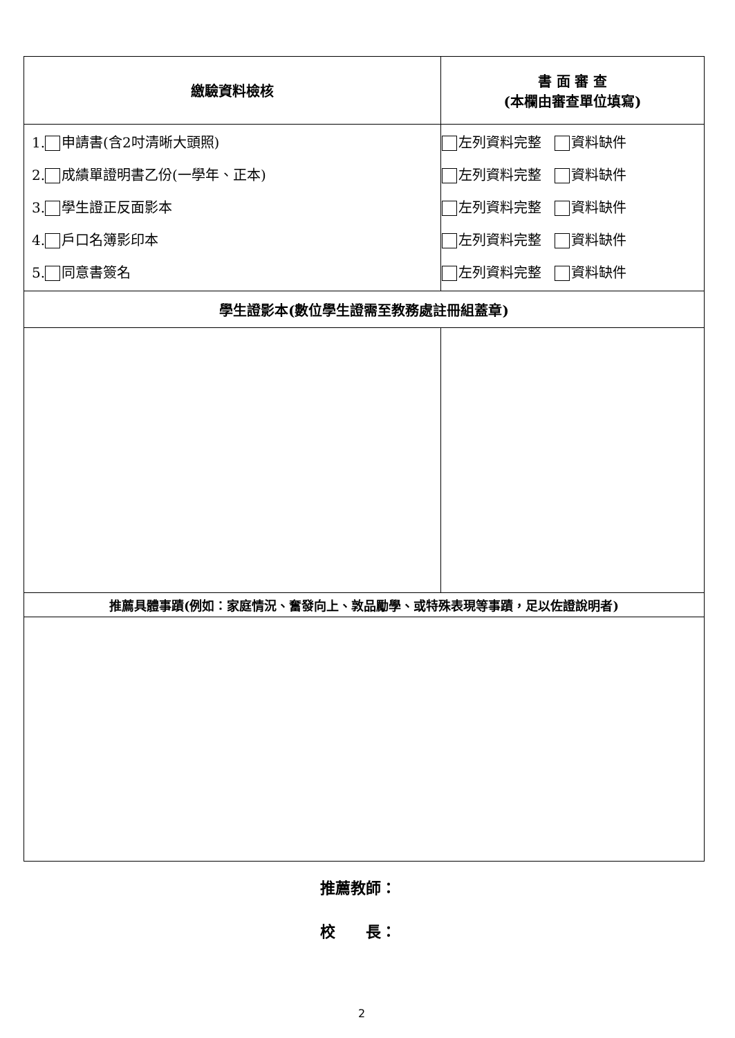| 繳驗資料檢核 | 書 面 審 查 (本欄由審查單位填寫) |
| --- | --- |
| 1. 申請書(含2吋清晰大頭照) 2. 成績單證明書乙份(一學年、正本) 3. 學生證正反面影本 4. 戶口名簿影印本 5. 同意書簽名 | 左列資料完整 資料缺件 左列資料完整 資料缺件 左列資料完整 資料缺件 左列資料完整 資料缺件 左列資料完整 資料缺件 |
| 學生證影本(數位學生證需至教務處註冊組蓋章) | |
| 推薦具體事蹟(例如：家庭情況、奮發向上、敦品勵學、或特殊表現等事蹟，足以佐證說明者) | |
推薦教師：
校　　長：
2